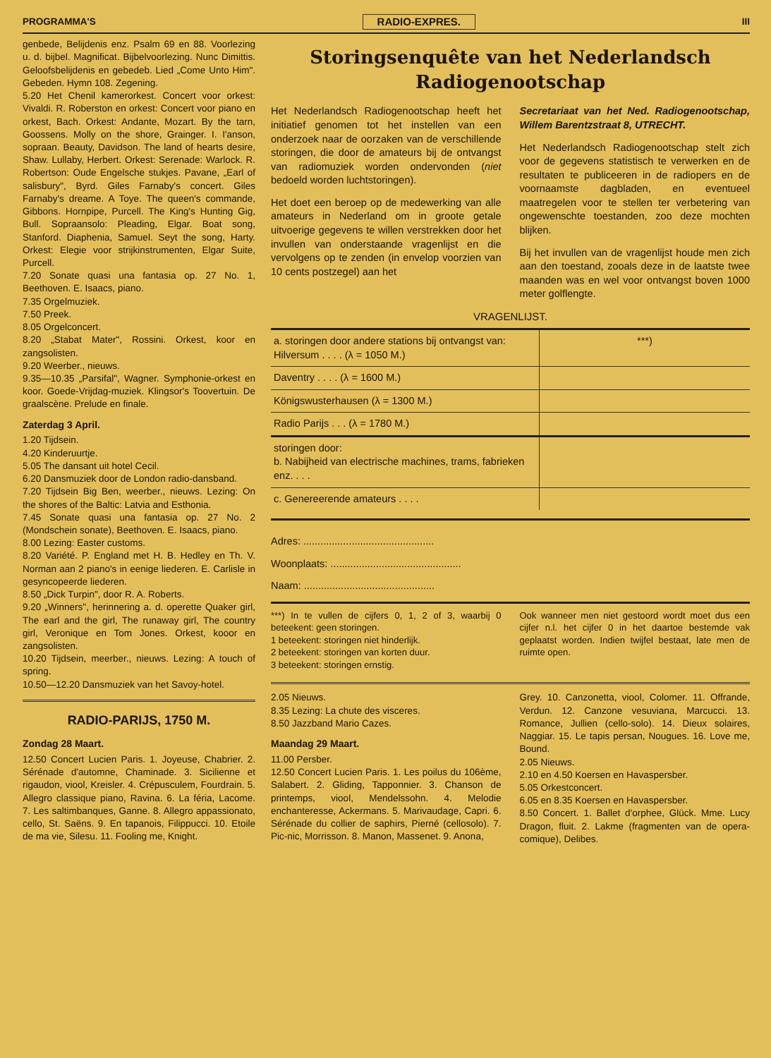PROGRAMMA'S RADIO-EXPRES. III
genbede, Belijdenis enz. Psalm 69 en 88. Voorlezing u. d. bijbel. Magnificat. Bijbelvoorlezing. Nunc Dimittis. Geloofsbelijdenis en gebedeb. Lied „Come Unto Him". Gebeden. Hymn 108. Zegening.
5.20 Het Chenil kamerorkest. Concert voor orkest: Vivaldi. R. Roberston en orkest: Concert voor piano en orkest, Bach. Orkest: Andante, Mozart. By the tarn, Goossens. Molly on the shore, Grainger. I. I'anson, sopraan. Beauty, Davidson. The land of hearts desire, Shaw. Lullaby, Herbert. Orkest: Serenade: Warlock. R. Robertson: Oude Engelsche stukjes. Pavane, „Earl of salisbury", Byrd. Giles Farnaby's concert. Giles Farnaby's dreame. A Toye. The queen's commande, Gibbons. Hornpipe, Purcell. The King's Hunting Gig, Bull. Sopraansolo: Pleading, Elgar. Boat song, Stanford. Diaphenia, Samuel. Seyt the song, Harty. Orkest: Elegie voor strijkinstrumenten, Elgar Suite, Purcell.
7.20 Sonate quasi una fantasia op. 27 No. 1, Beethoven. E. Isaacs, piano.
7.35 Orgelmuziek.
7.50 Preek.
8.05 Orgelconcert.
8.20 „Stabat Mater", Rossini. Orkest, koor en zangsolisten.
9.20 Weerber., nieuws.
9.35—10.35 „Parsifal", Wagner. Symphonie-orkest en koor. Goede-Vrijdag-muziek. Klingsor's Toovertuin. De graalscène. Prelude en finale.
Zaterdag 3 April.
1.20 Tijdsein.
4.20 Kinderuurtje.
5.05 The dansant uit hotel Cecil.
6.20 Dansmuziek door de London radio-dansband.
7.20 Tijdsein Big Ben, weerber., nieuws. Lezing: On the shores of the Baltic: Latvia and Esthonia.
7.45 Sonate quasi una fantasia op. 27 No. 2 (Mondschein sonate), Beethoven. E. Isaacs, piano.
8.00 Lezing: Easter customs.
8.20 Variété. P. England met H. B. Hedley en Th. V. Norman aan 2 piano's in eenige liederen. E. Carlisle in gesyncopeerde liederen.
8.50 „Dick Turpin", door R. A. Roberts.
9.20 „Winners", herinnering a. d. operette Quaker girl, The earl and the girl, The runaway girl, The country girl, Veronique en Tom Jones. Orkest, kooor en zangsolisten.
10.20 Tijdsein, meerber., nieuws. Lezing: A touch of spring.
10.50—12.20 Dansmuziek van het Savoy-hotel.
RADIO-PARIJS, 1750 M.
Zondag 28 Maart.
12.50 Concert Lucien Paris. 1. Joyeuse, Chabrier. 2. Sérénade d'automne, Chaminade. 3. Sicilienne et rigaudon, viool, Kreisler. 4. Crépusculem, Fourdrain. 5. Allegro classique piano, Ravina. 6. La féria, Lacome. 7. Les saltimbanques, Ganne. 8. Allegro appassionato, cello, St. Saëns. 9. En tapanois, Filippucci. 10. Etoile de ma vie, Silesu. 11. Fooling me, Knight.
Storingsenquête van het Nederlandsch Radiogenootschap
Het Nederlandsch Radiogenootschap heeft het initiatief genomen tot het instellen van een onderzoek naar de oorzaken van de verschillende storingen, die door de amateurs bij de ontvangst van radiomuziek worden ondervonden (niet bedoeld worden luchtstoringen).
Het doet een beroep op de medewerking van alle amateurs in Nederland om in groote getale uitvoerige gegevens te willen verstrekken door het invullen van onderstaande vragenlijst en die vervolgens op te zenden (in envelop voorzien van 10 cents postzegel) aan het
Secretariaat van het Ned. Radiogenootschap, Willem Barentzstraat 8, UTRECHT.
Het Nederlandsch Radiogenootschap stelt zich voor de gegevens statistisch te verwerken en de resultaten te publiceeren in de radiopers en de voornaamste dagbladen, en eventueel maatregelen voor te stellen ter verbetering van ongewenschte toestanden, zoo deze mochten blijken.
Bij het invullen van de vragenlijst houde men zich aan den toestand, zooals deze in de laatste twee maanden was en wel voor ontvangst boven 1000 meter golflengte.
VRAGENLIJST.
| a. storingen door andere stations bij ontvangst van: Hilversum . . . . (λ = 1050 M.) | ***) |
| Daventry . . . . (λ = 1600 M.) | |
| Königswusterhausen (λ = 1300 M.) | |
| Radio Parijs . . . (λ = 1780 M.) | |
| storingen door: b. Nabijheid van electrische machines, trams, fabrieken enz. . . . | |
| c. Genereerende amateurs . . . . | |
Adres: ..............................................
Woonplaats: ..............................................
Naam: ..............................................
***) In te vullen de cijfers 0, 1, 2 of 3, waarbij 0 beteekent: geen storingen.
1 beteekent: storingen niet hinderlijk.
2 beteekent: storingen van korten duur.
3 beteekent: storingen ernstig.
Ook wanneer men niet gestoord wordt moet dus een cijfer n.l. het cijfer 0 in het daartoe bestemde vak geplaatst worden. Indien twijfel bestaat, late men de ruimte open.
2.05 Nieuws.
8.35 Lezing: La chute des visceres.
8.50 Jazzband Mario Cazes.
Maandag 29 Maart.
11.00 Persber.
12.50 Concert Lucien Paris. 1. Les poilus du 106ème, Salabert. 2. Gliding, Tapponnier. 3. Chanson de printemps, viool, Mendelssohn. 4. Melodie enchanteresse, Ackermans. 5. Marivaudage, Capri. 6. Sérénade du collier de saphirs, Pierné (cellosolo). 7. Pic-nic, Morrisson. 8. Manon, Massenet. 9. Anona,
Grey. 10. Canzonetta, viool, Colomer. 11. Offrande, Verdun. 12. Canzone vesuviana, Marcucci. 13. Romance, Jullien (cello-solo). 14. Dieux solaires, Naggiar. 15. Le tapis persan, Nougues. 16. Love me, Bound.
2.05 Nieuws.
2.10 en 4.50 Koersen en Havaspersber.
5.05 Orkestconcert.
6.05 en 8.35 Koersen en Havaspersber.
8.50 Concert. 1. Ballet d'orphee, Glück. Mme. Lucy Dragon, fluit. 2. Lakme (fragmenten van de opera-comique), Delibes.